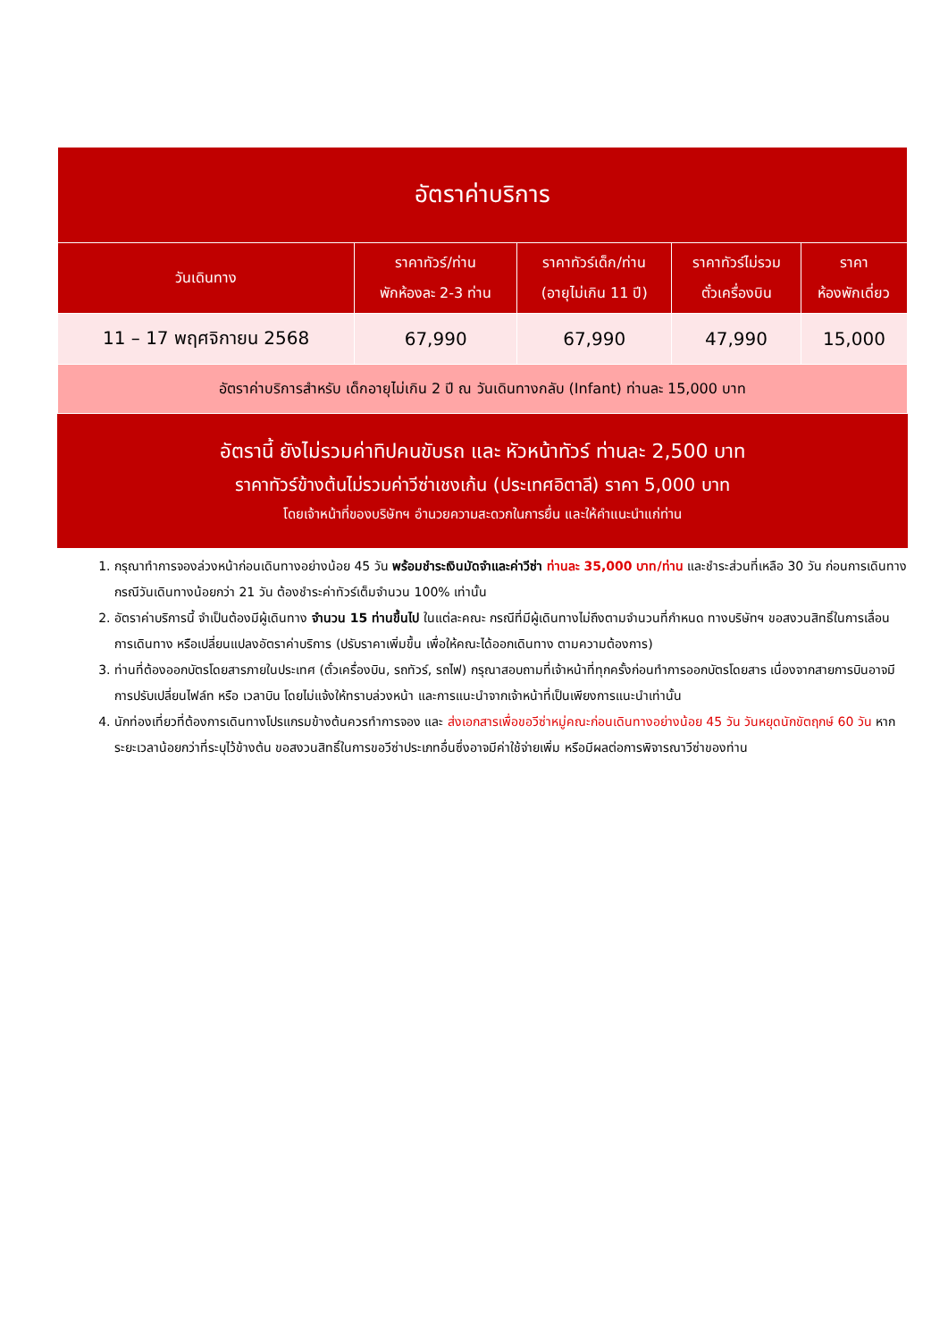| อัตราค่าบริการ | | | | |
| --- | --- | --- | --- | --- |
| วันเดินทาง | ราคาทัวร์/ท่าน พักห้องละ 2-3 ท่าน | ราคาทัวร์เด็ก/ท่าน (อายุไม่เกิน 11 ปี) | ราคาทัวร์ไม่รวม ตั๋วเครื่องบิน | ราคา ห้องพักเดี่ยว |
| 11 – 17 พฤศจิกายน 2568 | 67,990 | 67,990 | 47,990 | 15,000 |
| อัตราค่าบริการสำหรับ เด็กอายุไม่เกิน 2 ปี ณ วันเดินทางกลับ (Infant) ท่านละ 15,000 บาท | | | | |
อัตรานี้ ยังไม่รวมค่าทิปคนขับรถ และ หัวหน้าทัวร์ ท่านละ 2,500 บาท
ราคาทัวร์ข้างต้นไม่รวมค่าวีซ่าเชงเก้น (ประเทศอิตาลี) ราคา 5,000 บาท
โดยเจ้าหน้าที่ของบริษัทฯ อำนวยความสะดวกในการยื่น และให้คำแนะนำแก่ท่าน
1. กรุณาทำการจองล่วงหน้าก่อนเดินทางอย่างน้อย 45 วัน พร้อมชำระเงินมัดจำและค่าวีซ่า ท่านละ 35,000 บาท/ท่าน และชำระส่วนที่เหลือ 30 วัน ก่อนการเดินทาง กรณีวันเดินทางน้อยกว่า 21 วัน ต้องชำระค่าทัวร์เต็มจำนวน 100% เท่านั้น
2. อัตราค่าบริการนี้ จำเป็นต้องมีผู้เดินทาง จำนวน 15 ท่านขึ้นไป ในแต่ละคณะ กรณีที่มีผู้เดินทางไม่ถึงตามจำนวนที่กำหนด ทางบริษัทฯ ขอสงวนสิทธิ์ในการเลื่อนการเดินทาง หรือเปลี่ยนแปลงอัตราค่าบริการ (ปรับราคาเพิ่มขึ้น เพื่อให้คณะได้ออกเดินทาง ตามความต้องการ)
3. ท่านที่ต้องออกบัตรโดยสารภายในประเทศ (ตั๋วเครื่องบิน, รถทัวร์, รถไฟ) กรุณาสอบถามที่เจ้าหน้าที่ทุกครั้งก่อนทำการออกบัตรโดยสาร เนื่องจากสายการบินอาจมีการปรับเปลี่ยนไฟล์ท หรือ เวลาบิน โดยไม่แจ้งให้ทราบล่วงหน้า และการแนะนำจากเจ้าหน้าที่เป็นเพียงการแนะนำเท่านั้น
4. นักท่องเที่ยวที่ต้องการเดินทางโปรแกรมข้างต้นควรทำการจอง และ ส่งเอกสารเพื่อขอวีซ่าหมู่คณะก่อนเดินทางอย่างน้อย 45 วัน วันหยุดนักขัตฤกษ์ 60 วัน หากระยะเวลาน้อยกว่าที่ระบุไว้ข้างต้น ขอสงวนสิทธิ์ในการขอวีซ่าประเภทอื่นซึ่งอาจมีค่าใช้จ่ายเพิ่ม หรือมีผลต่อการพิจารณาวีซ่าของท่าน